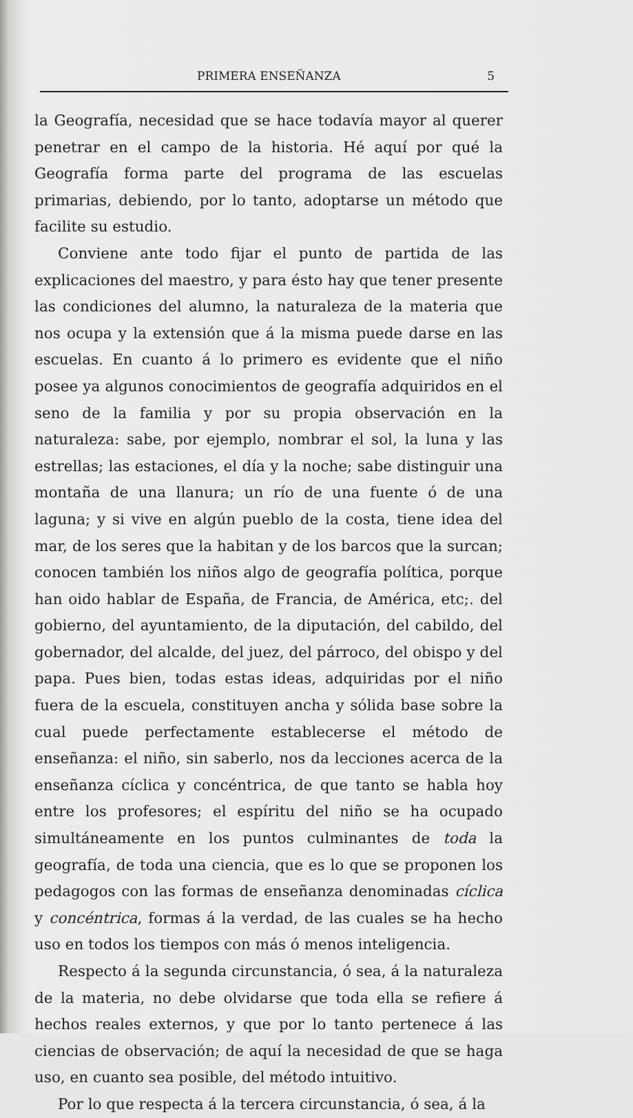PRIMERA ENSEÑANZA 5
la Geografía, necesidad que se hace todavía mayor al querer penetrar en el campo de la historia. Hé aquí por qué la Geografía forma parte del programa de las escuelas primarias, debiendo, por lo tanto, adoptarse un método que facilite su estudio.
Conviene ante todo fijar el punto de partida de las explicaciones del maestro, y para ésto hay que tener presente las condiciones del alumno, la naturaleza de la materia que nos ocupa y la extensión que á la misma puede darse en las escuelas. En cuanto á lo primero es evidente que el niño posee ya algunos conocimientos de geografía adquiridos en el seno de la familia y por su propia observación en la naturaleza: sabe, por ejemplo, nombrar el sol, la luna y las estrellas; las estaciones, el día y la noche; sabe distinguir una montaña de una llanura; un río de una fuente ó de una laguna; y si vive en algún pueblo de la costa, tiene idea del mar, de los seres que la habitan y de los barcos que la surcan; conocen también los niños algo de geografía política, porque han oido hablar de España, de Francia, de América, etc;. del gobierno, del ayuntamiento, de la diputación, del cabildo, del gobernador, del alcalde, del juez, del párroco, del obispo y del papa. Pues bien, todas estas ideas, adquiridas por el niño fuera de la escuela, constituyen ancha y sólida base sobre la cual puede perfectamente establecerse el método de enseñanza: el niño, sin saberlo, nos da lecciones acerca de la enseñanza cíclica y concéntrica, de que tanto se habla hoy entre los profesores; el espíritu del niño se ha ocupado simultáneamente en los puntos culminantes de toda la geografía, de toda una ciencia, que es lo que se proponen los pedagogos con las formas de enseñanza denominadas cíclica y concéntrica, formas á la verdad, de las cuales se ha hecho uso en todos los tiempos con más ó menos inteligencia.
Respecto á la segunda circunstancia, ó sea, á la naturaleza de la materia, no debe olvidarse que toda ella se refiere á hechos reales externos, y que por lo tanto pertenece á las ciencias de observación; de aquí la necesidad de que se haga uso, en cuanto sea posible, del método intuitivo.
Por lo que respecta á la tercera circunstancia, ó sea, á la